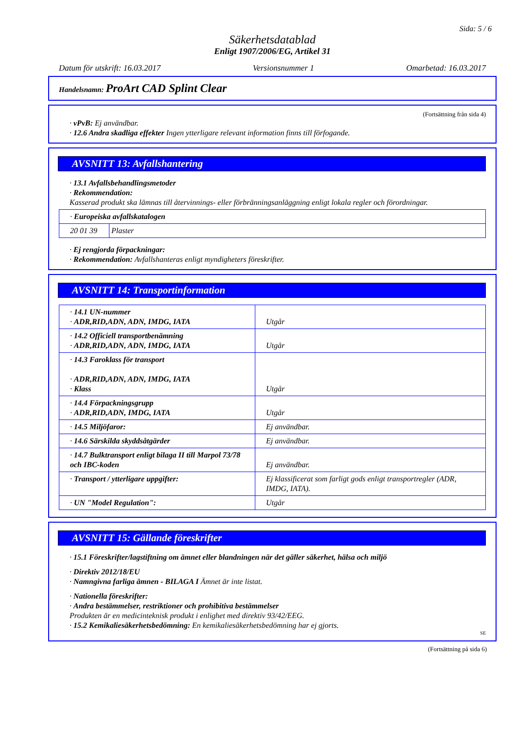Sida: 5 / 6
Säkerhetsdatablad
Enligt 1907/2006/EG, Artikel 31
Datum för utskrift: 16.03.2017 Versionsnummer 1 Omarbetad: 16.03.2017
Handelsnamn: ProArt CAD Splint Clear
(Fortsättning från sida 4)
· vPvB: Ej användbar.
· 12.6 Andra skadliga effekter Ingen ytterligare relevant information finns till förfogande.
AVSNITT 13: Avfallshantering
· 13.1 Avfallsbehandlingsmetoder
· Rekommendation:
Kasserad produkt ska lämnas till återvinnings- eller förbränningsanläggning enligt lokala regler och förordningar.
| · Europeiska avfallskatalogen | |
| 20 01 39 | Plaster |
· Ej rengjorda förpackningar:
· Rekommendation: Avfallshanteras enligt myndigheters föreskrifter.
AVSNITT 14: Transportinformation
| · 14.1 UN-nummer · ADR,RID,ADN, ADN, IMDG, IATA | Utgår |
| · 14.2 Officiell transportbenämning · ADR,RID,ADN, ADN, IMDG, IATA | Utgår |
| · 14.3 Faroklass för transport · ADR,RID,ADN, ADN, IMDG, IATA · Klass | Utgår |
| · 14.4 Förpackningsgrupp · ADR,RID,ADN, IMDG, IATA | Utgår |
| · 14.5 Miljöfaror: | Ej användbar. |
| · 14.6 Särskilda skyddsåtgärder | Ej användbar. |
| · 14.7 Bulktransport enligt bilaga II till Marpol 73/78 och IBC-koden | Ej användbar. |
| · Transport / ytterligare uppgifter: | Ej klassificerat som farligt gods enligt transportregler (ADR, IMDG, IATA). |
| · UN "Model Regulation": | Utgår |
AVSNITT 15: Gällande föreskrifter
· 15.1 Föreskrifter/lagstiftning om ämnet eller blandningen när det gäller säkerhet, hälsa och miljö
· Direktiv 2012/18/EU
· Namngivna farliga ämnen - BILAGA I Ämnet är inte listat.
· Nationella föreskrifter:
· Andra bestämmelser, restriktioner och prohibitiva bestämmelser
Produkten är en medicinteknisk produkt i enlighet med direktiv 93/42/EEG.
· 15.2 Kemikaliesäkerhetsbedömning: En kemikaliesäkerhetsbedömning har ej gjorts.
SE
(Fortsättning på sida 6)